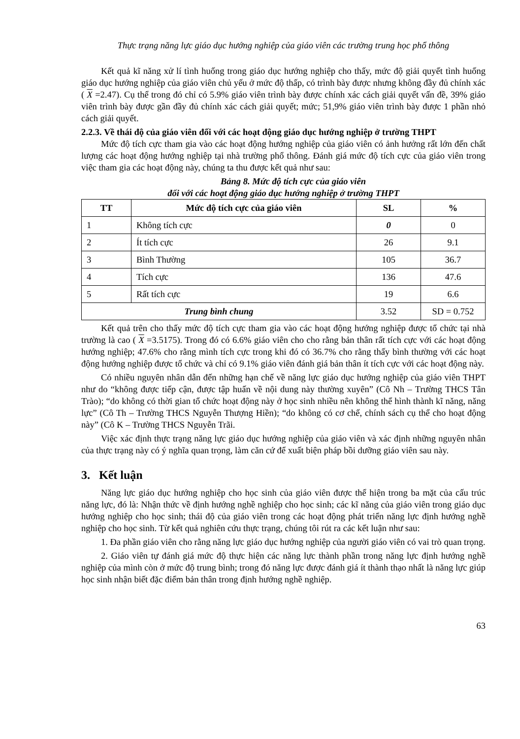Thực trạng năng lực giáo dục hướng nghiệp của giáo viên các trường trung học phổ thông
Kết quả kĩ năng xử lí tình huống trong giáo dục hướng nghiệp cho thấy, mức độ giải quyết tình huống giáo dục hướng nghiệp của giáo viên chủ yếu ở mức độ thấp, có trình bày được nhưng không đầy đủ chính xác ( X =2.47). Cụ thể trong đó chỉ có 5.9% giáo viên trình bày được chính xác cách giải quyết vấn đề, 39% giáo viên trình bày được gần đầy đủ chính xác cách giải quyết; mức; 51,9% giáo viên trình bày được 1 phần nhỏ cách giải quyết.
2.2.3. Về thái độ của giáo viên đối với các hoạt động giáo dục hướng nghiệp ở trường THPT
Mức độ tích cực tham gia vào các hoạt động hướng nghiệp của giáo viên có ảnh hưởng rất lớn đến chất lượng các hoạt động hướng nghiệp tại nhà trường phổ thông. Đánh giá mức độ tích cực của giáo viên trong việc tham gia các hoạt động này, chúng ta thu được kết quả như sau:
Bảng 8. Mức độ tích cực của giáo viên
đối với các hoạt động giáo dục hướng nghiệp ở trường THPT
| TT | Mức độ tích cực của giáo viên | SL | % |
| --- | --- | --- | --- |
| 1 | Không tích cực | 0 | 0 |
| 2 | Ít tích cực | 26 | 9.1 |
| 3 | Bình Thường | 105 | 36.7 |
| 4 | Tích cực | 136 | 47.6 |
| 5 | Rất tích cực | 19 | 6.6 |
| Trung bình chung | | 3.52 | SD = 0.752 |
Kết quả trên cho thấy mức độ tích cực tham gia vào các hoạt động hướng nghiệp được tổ chức tại nhà trường là cao ( X =3.5175). Trong đó có 6.6% giáo viên cho cho rằng bản thân rất tích cực với các hoạt động hướng nghiệp; 47.6% cho rằng mình tích cực trong khi đó có 36.7% cho rằng thấy bình thường với các hoạt động hướng nghiệp được tổ chức và chỉ có 9.1% giáo viên đánh giá bản thân ít tích cực với các hoạt động này.
Có nhiều nguyên nhân dẫn đến những hạn chế về năng lực giáo dục hướng nghiệp của giáo viên THPT như do “không được tiếp cận, được tập huấn về nội dung này thường xuyên” (Cô Nh – Trường THCS Tân Trào); “do không có thời gian tổ chức hoạt động này ở học sinh nhiều nên không thể hình thành kĩ năng, năng lực” (Cô Th – Trường THCS Nguyễn Thượng Hiền); “do không có cơ chế, chính sách cụ thể cho hoạt động này” (Cô K – Trường THCS Nguyễn Trãi.
Việc xác định thực trạng năng lực giáo dục hướng nghiệp của giáo viên và xác định những nguyên nhân của thực trạng này có ý nghĩa quan trọng, làm căn cứ để xuất biện pháp bồi dưỡng giáo viên sau này.
3. Kết luận
Năng lực giáo dục hướng nghiệp cho học sinh của giáo viên được thể hiện trong ba mặt của cấu trúc năng lực, đó là: Nhận thức về định hướng nghề nghiệp cho học sinh; các kĩ năng của giáo viên trong giáo dục hướng nghiệp cho học sinh; thái độ của giáo viên trong các hoạt động phát triển năng lực định hướng nghề nghiệp cho học sinh. Từ kết quả nghiên cứu thực trạng, chúng tôi rút ra các kết luận như sau:
1. Đa phần giáo viên cho rằng năng lực giáo dục hướng nghiệp của người giáo viên có vai trò quan trọng.
2. Giáo viên tự đánh giá mức độ thực hiện các năng lực thành phần trong năng lực định hướng nghề nghiệp của mình còn ở mức độ trung bình; trong đó năng lực được đánh giá ít thành thạo nhất là năng lực giúp học sinh nhận biết đặc điểm bản thân trong định hướng nghề nghiệp.
63